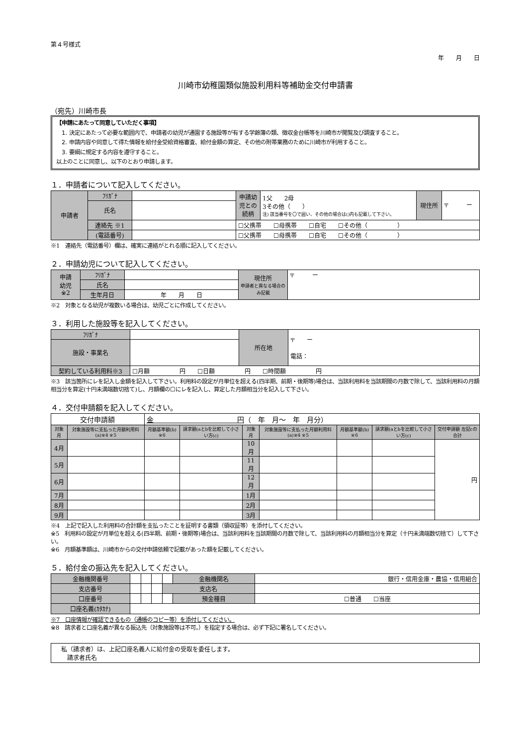第４号様式
年　　月　　日
川崎市幼稚園類似施設利用料等補助金交付申請書
（宛先）川崎市長
【申請にあたって同意していただく事項】
　1. 決定にあたって必要な範囲内で、申請者の幼児が通園する施設等が有する学齢簿の類、徴収金台帳等を川崎市が閲覧及び調査すること。
　2. 申請内容や同意して得た情報を給付金受給資格審査、給付金額の算定、その他の附帯業務のために川崎市が利用すること。
　3. 要綱に規定する内容を遵守すること。
以上のことに同意し、以下のとおり申請します。
１．申請者について記入してください。
| 申請者 | ﾌﾘｶﾞﾅ | | 申請幼児との続柄 | 1父 2母 3その他（ ） 注) 該当番号を〇で囲い、その他の場合は()内も記載して下さい。 | 現住所 | 〒 ー |
| | 氏名 | | | | | |
| | 連絡先 ※1 | | ☐父携帯 ☐母携帯 ☐自宅 ☐その他（ ） | | | |
| | (電話番号) | | ☐父携帯 ☐母携帯 ☐自宅 ☐その他（ ） | | | |
※1　連絡先（電話番号）欄は、確実に連絡がとれる順に記入してください。
２．申請幼児について記入してください。
| 申請 幼児 ※2 | ﾌﾘｶﾞﾅ | | 現住所 申請者と異なる場合のみ記載 | 〒 ー |
| | 氏名 | | | |
| | 生年月日 | 年 月 日 | | |
※2　対象となる幼児が複数いる場合は、幼児ごとに作成してください。
３．利用した施設等を記入してください。
| ﾌﾘｶﾞﾅ | | 所在地 | 〒 ー 電話： |
| 施設・事業名 | | | |
| 契約している利用料※3 | ☐月額 円 ☐日額 円 ☐時間額 円 | | |
※3　該当箇所にレを記入し金額を記入して下さい。利用料の設定が月単位を超える(四半期、前期・後期等)場合は、当該利用料を当該期間の月数で除して、当該利用料の月額相当分を算定(十円未満端数切捨て)し、月額欄の☐にレを記入し、算定した月額相当分を記入して下さい。
４．交付申請額を記入してください。
| 交付申請額 | | 金 円 （ 年 月～ 年 月分） | | | | | | |
| 対象月 | 対象施設等に支払った月額利用料(a)※4 ※5 | 月額基準額(b) ※6 | 請求額(aとbを比較して小さい方(c) | 対象月 | 対象施設等に支払った月額利用料(a)※4 ※5 | 月額基準額(b) ※6 | 請求額(aとbを比較して小さい方(c) | 交付申請額 左記cの合計 |
| 4月 | | | | 10月 | | | | 円 |
| 5月 | | | | 11月 | | | | |
| 6月 | | | | 12月 | | | | |
| 7月 | | | | 1月 | | | | |
| 8月 | | | | 2月 | | | | |
| 9月 | | | | 3月 | | | | |
※4　上記で記入した利用料の合計額を支払ったことを証明する書類（領収証等）を添付してください。
※5　利用料の設定が月単位を超える(四半期、前期・後期等)場合は、当該利用料を当該期間の月数で除して、当該利用料の月額相当分を算定（十円未満端数切捨て）して下さい。
※6　月額基準額は、川崎市からの交付申請依頼で記載があった額を記載してください。
５．給付金の振込先を記入してください。
| 金融機関番号 | | | | | 金融機関名 | 銀行・信用金庫・農協・信用組合 |
| 支店番号 | | | | 支店名 | | |
| 口座番号 | | | | | 預金種目 | ☐普通 ☐当座 |
| 口座名義(ｶﾀｶﾅ) | | | | | | |
※7　口座情報が確認できるもの（通帳のコピー等）を添付してください。
※8　請求者と口座名義が異なる振込先（対象施設等は不可。）を指定する場合は、必ず下記に署名してください。
私（請求者）は、上記口座名義人に給付金の受取を委任します。
　請求者氏名